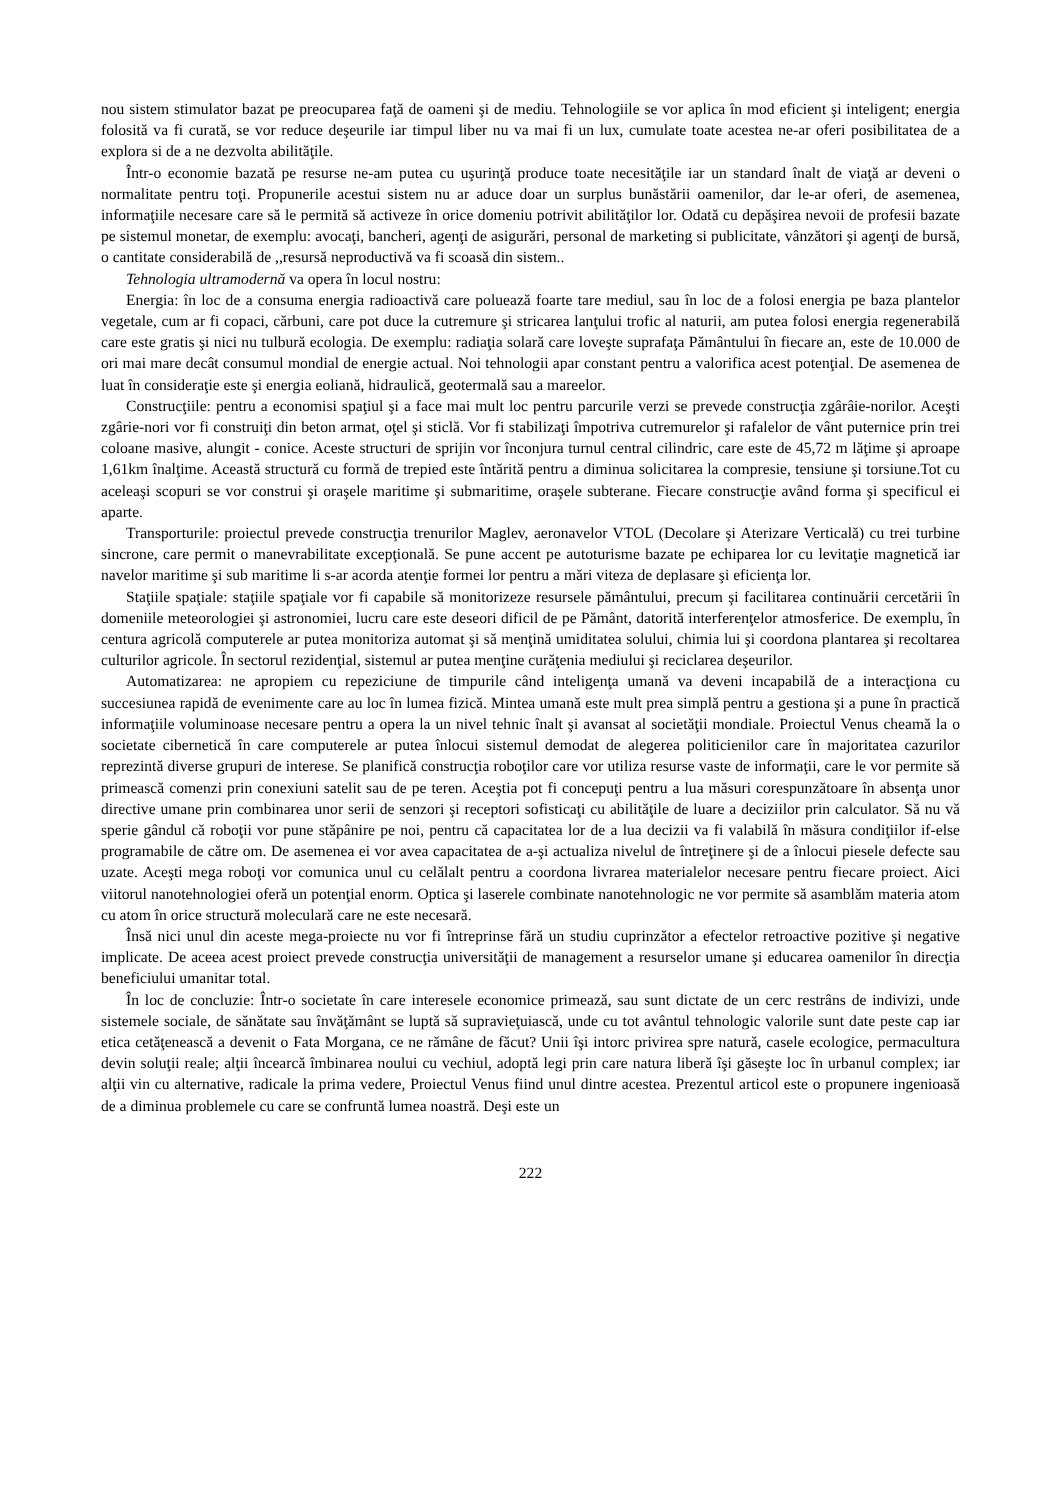nou sistem stimulator bazat pe preocuparea faţă de oameni şi de mediu. Tehnologiile se vor aplica în mod eficient şi inteligent; energia folosită va fi curată, se vor reduce deşeurile iar timpul liber nu va mai fi un lux, cumulate toate acestea ne-ar oferi posibilitatea de a explora si de a ne dezvolta abilităţile.
Într-o economie bazată pe resurse ne-am putea cu uşurinţă produce toate necesităţile iar un standard înalt de viaţă ar deveni o normalitate pentru toţi. Propunerile acestui sistem nu ar aduce doar un surplus bunăstării oamenilor, dar le-ar oferi, de asemenea, informaţiile necesare care să le permită să activeze în orice domeniu potrivit abilităţilor lor. Odată cu depăşirea nevoii de profesii bazate pe sistemul monetar, de exemplu: avocaţi, bancheri, agenţi de asigurări, personal de marketing si publicitate, vânzători şi agenţi de bursă, o cantitate considerabilă de ,,resursă neproductivă va fi scoasă din sistem..
Tehnologia ultramodernă va opera în locul nostru:
Energia: în loc de a consuma energia radioactivă care poluează foarte tare mediul, sau în loc de a folosi energia pe baza plantelor vegetale, cum ar fi copaci, cărbuni, care pot duce la cutremure şi stricarea lanţului trofic al naturii, am putea folosi energia regenerabilă care este gratis şi nici nu tulbură ecologia. De exemplu: radiaţia solară care loveşte suprafaţa Pământului în fiecare an, este de 10.000 de ori mai mare decât consumul mondial de energie actual. Noi tehnologii apar constant pentru a valorifica acest potenţial. De asemenea de luat în consideraţie este şi energia eoliană, hidraulică, geotermală sau a mareelor.
Construcţiile: pentru a economisi spaţiul şi a face mai mult loc pentru parcurile verzi se prevede construcţia zgârâie-norilor. Aceşti zgârie-nori vor fi construiţi din beton armat, oţel şi sticlă. Vor fi stabilizaţi împotriva cutremurelor şi rafalelor de vânt puternice prin trei coloane masive, alungit - conice. Aceste structuri de sprijin vor înconjura turnul central cilindric, care este de 45,72 m lăţime şi aproape 1,61km înalţime. Această structură cu formă de trepied este întărită pentru a diminua solicitarea la compresie, tensiune şi torsiune.Tot cu aceleaşi scopuri se vor construi şi oraşele maritime şi submaritime, oraşele subterane. Fiecare construcţie având forma şi specificul ei aparte.
Transporturile: proiectul prevede construcţia trenurilor Maglev, aeronavelor VTOL (Decolare şi Aterizare Verticală) cu trei turbine sincrone, care permit o manevrabilitate excepţională. Se pune accent pe autoturisme bazate pe echiparea lor cu levitaţie magnetică iar navelor maritime şi sub maritime li s-ar acorda atenţie formei lor pentru a mări viteza de deplasare şi eficienţa lor.
Staţiile spaţiale: staţiile spaţiale vor fi capabile să monitorizeze resursele pământului, precum şi facilitarea continuării cercetării în domeniile meteorologiei şi astronomiei, lucru care este deseori dificil de pe Pământ, datorită interferenţelor atmosferice. De exemplu, în centura agricolă computerele ar putea monitoriza automat şi să menţină umiditatea solului, chimia lui şi coordona plantarea şi recoltarea culturilor agricole. În sectorul rezidenţial, sistemul ar putea menţine curăţenia mediului şi reciclarea deşeurilor.
Automatizarea: ne apropiem cu repeziciune de timpurile când inteligenţa umană va deveni incapabilă de a interacţiona cu succesiunea rapidă de evenimente care au loc în lumea fizică. Mintea umană este mult prea simplă pentru a gestiona şi a pune în practică informaţiile voluminoase necesare pentru a opera la un nivel tehnic înalt şi avansat al societăţii mondiale. Proiectul Venus cheamă la o societate cibernetică în care computerele ar putea înlocui sistemul demodat de alegerea politicienilor care în majoritatea cazurilor reprezintă diverse grupuri de interese. Se planifică construcţia roboţilor care vor utiliza resurse vaste de informaţii, care le vor permite să primească comenzi prin conexiuni satelit sau de pe teren. Aceştia pot fi concepuţi pentru a lua măsuri corespunzătoare în absenţa unor directive umane prin combinarea unor serii de senzori şi receptori sofisticaţi cu abilităţile de luare a deciziilor prin calculator. Să nu vă sperie gândul că roboţii vor pune stăpânire pe noi, pentru că capacitatea lor de a lua decizii va fi valabilă în măsura condiţiilor if-else programabile de către om. De asemenea ei vor avea capacitatea de a-şi actualiza nivelul de întreţinere şi de a înlocui piesele defecte sau uzate. Aceşti mega roboţi vor comunica unul cu celălalt pentru a coordona livrarea materialelor necesare pentru fiecare proiect. Aici viitorul nanotehnologiei oferă un potenţial enorm. Optica şi laserele combinate nanotehnologic ne vor permite să asamblăm materia atom cu atom în orice structură moleculară care ne este necesară.
Însă nici unul din aceste mega-proiecte nu vor fi întreprinse fără un studiu cuprinzător a efectelor retroactive pozitive şi negative implicate. De aceea acest proiect prevede construcţia universităţii de management a resurselor umane şi educarea oamenilor în direcţia beneficiului umanitar total.
În loc de concluzie: Într-o societate în care interesele economice primează, sau sunt dictate de un cerc restrâns de indivizi, unde sistemele sociale, de sănătate sau învăţământ se luptă să supravieţuiască, unde cu tot avântul tehnologic valorile sunt date peste cap iar etica cetăţenească a devenit o Fata Morgana, ce ne rămâne de făcut? Unii îşi intorc privirea spre natură, casele ecologice, permacultura devin soluţii reale; alţii încearcă îmbinarea noului cu vechiul, adoptă legi prin care natura liberă îşi găseşte loc în urbanul complex; iar alţii vin cu alternative, radicale la prima vedere, Proiectul Venus fiind unul dintre acestea. Prezentul articol este o propunere ingenioasă de a diminua problemele cu care se confruntă lumea noastră. Deşi este un
222